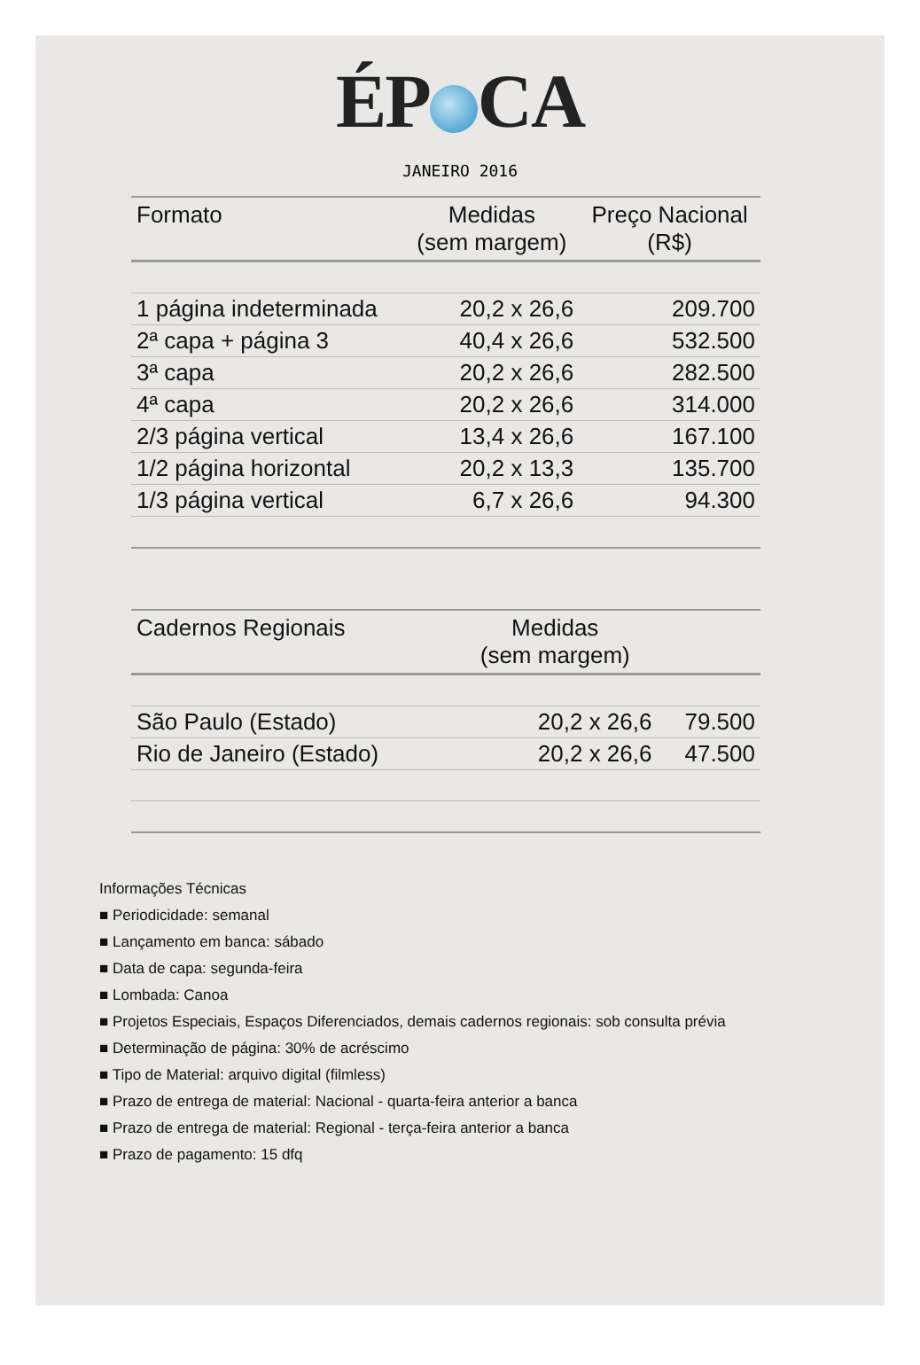ÉP CA
JANEIRO 2016
| Formato | Medidas (sem margem) | Preço Nacional (R$) |
| --- | --- | --- |
| 1 página indeterminada | 20,2 x 26,6 | 209.700 |
| 2ª capa + página 3 | 40,4 x 26,6 | 532.500 |
| 3ª capa | 20,2 x 26,6 | 282.500 |
| 4ª capa | 20,2 x 26,6 | 314.000 |
| 2/3 página vertical | 13,4 x 26,6 | 167.100 |
| 1/2 página horizontal | 20,2 x 13,3 | 135.700 |
| 1/3 página vertical | 6,7 x 26,6 | 94.300 |
| Cadernos Regionais | Medidas (sem margem) | |
| --- | --- | --- |
| São Paulo (Estado) | 20,2 x 26,6 | 79.500 |
| Rio de Janeiro (Estado) | 20,2 x 26,6 | 47.500 |
Informações Técnicas
■ Periodicidade: semanal
■ Lançamento em banca: sábado
■ Data de capa: segunda-feira
■ Lombada: Canoa
■ Projetos Especiais, Espaços Diferenciados, demais cadernos regionais: sob consulta prévia
■ Determinação de página: 30% de acréscimo
■ Tipo de Material: arquivo digital (filmless)
■ Prazo de entrega de material: Nacional - quarta-feira anterior a banca
■ Prazo de entrega de material: Regional - terça-feira anterior a banca
■ Prazo de pagamento: 15 dfq